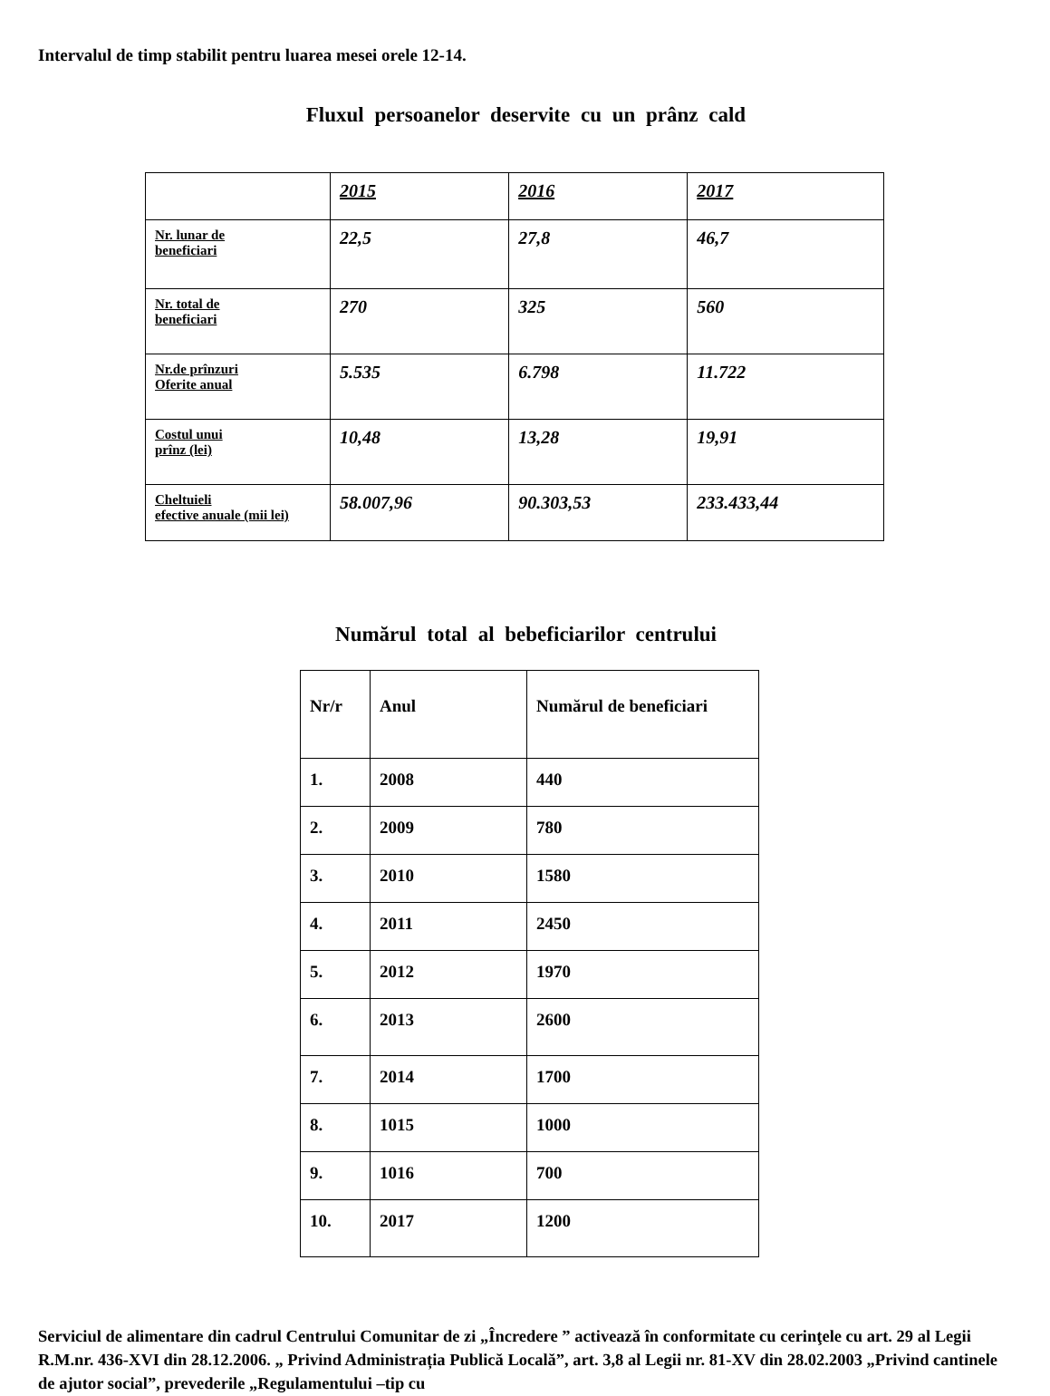Intervalul de timp stabilit pentru luarea mesei orele 12-14.
Fluxul persoanelor deservite cu un prânz cald
| | 2015 | 2016 | 2017 |
| --- | --- | --- | --- |
| Nr. lunar de beneficiari | 22,5 | 27,8 | 46,7 |
| Nr. total de beneficiari | 270 | 325 | 560 |
| Nr.de prînzuri Oferite anual | 5.535 | 6.798 | 11.722 |
| Costul unui prînz (lei) | 10,48 | 13,28 | 19,91 |
| Cheltuieli efective anuale (mii lei) | 58.007,96 | 90.303,53 | 233.433,44 |
Numărul total al bebeficiarilor centrului
| Nr/r | Anul | Numărul de beneficiari |
| --- | --- | --- |
| 1. | 2008 | 440 |
| 2. | 2009 | 780 |
| 3. | 2010 | 1580 |
| 4. | 2011 | 2450 |
| 5. | 2012 | 1970 |
| 6. | 2013 | 2600 |
| 7. | 2014 | 1700 |
| 8. | 1015 | 1000 |
| 9. | 1016 | 700 |
| 10. | 2017 | 1200 |
Serviciul de alimentare din cadrul Centrului Comunitar de zi „Încredere ” activează în conformitate cu cerinţele cu art. 29 al Legii R.M.nr. 436-XVI din 28.12.2006. „ Privind Administrația Publică Locală”, art. 3,8 al Legii nr. 81-XV din 28.02.2003 „Privind cantinele de ajutor social”, prevederile „Regulamentului –tip cu